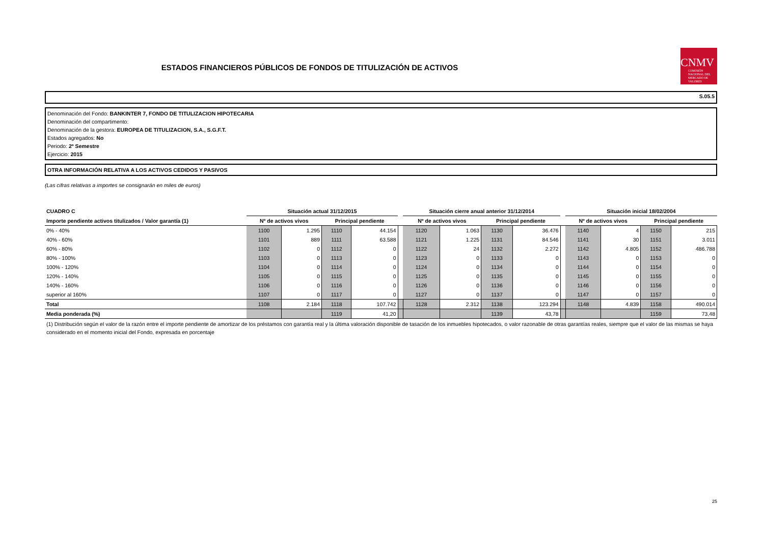ESTADOS FINANCIEROS PÚBLICOS DE FONDOS DE TITULIZACIÓN DE ACTIVOS
CNMV
COMISIÓN NACIONAL DEL MERCADO DE VALORES
S.05.5
Denominación del Fondo: BANKINTER 7, FONDO DE TITULIZACION HIPOTECARIA
Denominación del compartimento:
Denominación de la gestora: EUROPEA DE TITULIZACION, S.A., S.G.F.T.
Estados agregados: No
Periodo: 2º Semestre
Ejercicio: 2015
OTRA INFORMACIÓN RELATIVA A LOS ACTIVOS CEDIDOS Y PASIVOS
(Las cifras relativas a importes se consignarán en miles de euros)
| CUADRO C | Situación actual 31/12/2015 | | | | | Situación cierre anual anterior 31/12/2014 | | | | | Situación inicial 18/02/2004 | | | |
| --- | --- | --- | --- | --- | --- | --- | --- | --- | --- | --- | --- | --- | --- | --- |
| Importe pendiente activos titulizados / Valor garantía (1) | Nº de activos vivos | | Principal pendiente | | | Nº de activos vivos | | Principal pendiente | | | Nº de activos vivos | | Principal pendiente | |
| 0% - 40% | 1100 | 1.295 | 1110 | 44.154 | | 1120 | 1.063 | 1130 | 36.476 | | 1140 | 4 | 1150 | 215 |
| 40% - 60% | 1101 | 889 | 1111 | 63.588 | | 1121 | 1.225 | 1131 | 84.546 | | 1141 | 30 | 1151 | 3.011 |
| 60% - 80% | 1102 | 0 | 1112 | 0 | | 1122 | 24 | 1132 | 2.272 | | 1142 | 4.805 | 1152 | 486.788 |
| 80% - 100% | 1103 | 0 | 1113 | 0 | | 1123 | 0 | 1133 | 0 | | 1143 | 0 | 1153 | 0 |
| 100% - 120% | 1104 | 0 | 1114 | 0 | | 1124 | 0 | 1134 | 0 | | 1144 | 0 | 1154 | 0 |
| 120% - 140% | 1105 | 0 | 1115 | 0 | | 1125 | 0 | 1135 | 0 | | 1145 | 0 | 1155 | 0 |
| 140% - 160% | 1106 | 0 | 1116 | 0 | | 1126 | 0 | 1136 | 0 | | 1146 | 0 | 1156 | 0 |
| superior al 160% | 1107 | 0 | 1117 | 0 | | 1127 | 0 | 1137 | 0 | | 1147 | 0 | 1157 | 0 |
| Total | 1108 | 2.184 | 1118 | 107.742 | | 1128 | 2.312 | 1138 | 123.294 | | 1148 | 4.839 | 1158 | 490.014 |
| Media ponderada (%) | | | 1119 | 41,20 | | | | 1139 | 43,78 | | | | 1159 | 73,48 |
(1) Distribución según el valor de la razón entre el importe pendiente de amortizar de los préstamos con garantía real y la última valoración disponible de tasación de los inmuebles hipotecados, o valor razonable de otras garantías reales, siempre que el valor de las mismas se haya considerado en el momento inicial del Fondo, expresada en porcentaje
25